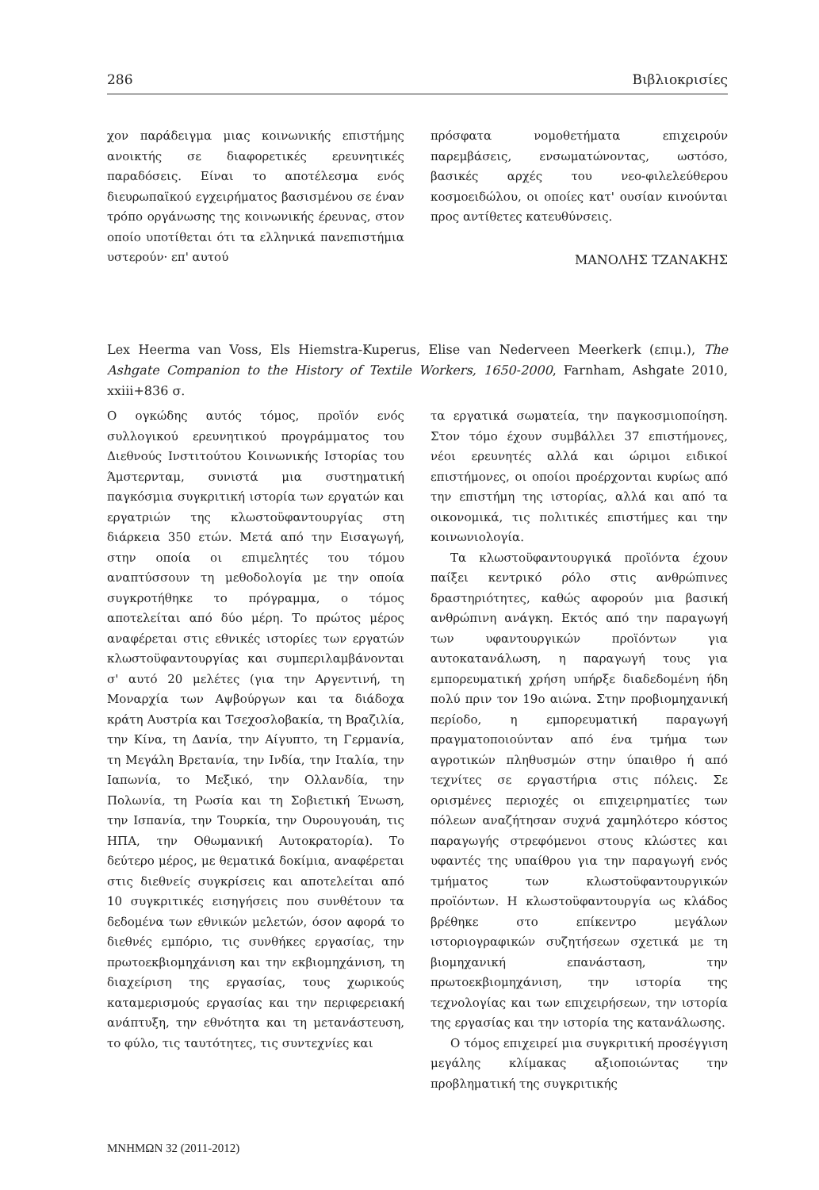286 Βιβλιοκρισίες
χον παράδειγμα μιας κοινωνικής επιστήμης ανοικτής σε διαφορετικές ερευνητικές παραδόσεις. Είναι το αποτέλεσμα ενός διευρωπαϊκού εγχειρήματος βασισμένου σε έναν τρόπο οργάνωσης της κοινωνικής έρευνας, στον οποίο υποτίθεται ότι τα ελληνικά πανεπιστήμια υστερούν· επ' αυτού
πρόσφατα νομοθετήματα επιχειρούν παρεμβάσεις, ενσωματώνοντας, ωστόσο, βασικές αρχές του νεο-φιλελεύθερου κοσμοειδώλου, οι οποίες κατ' ουσίαν κινούνται προς αντίθετες κατευθύνσεις.
ΜΑΝΟΛΗΣ ΤΖΑΝΑΚΗΣ
Lex Heerma van Voss, Els Hiemstra-Kuperus, Elise van Nederveen Meerkerk (επιμ.), The Ashgate Companion to the History of Textile Workers, 1650-2000, Farnham, Ashgate 2010, xxiii+836 σ.
Ο ογκώδης αυτός τόμος, προϊόν ενός συλλογικού ερευνητικού προγράμματος του Διεθνούς Ινστιτούτου Κοινωνικής Ιστορίας του Άμστερνταμ, συνιστά μια συστηματική παγκόσμια συγκριτική ιστορία των εργατών και εργατριών της κλωστοϋφαντουργίας στη διάρκεια 350 ετών. Μετά από την Εισαγωγή, στην οποία οι επιμελητές του τόμου αναπτύσσουν τη μεθοδολογία με την οποία συγκροτήθηκε το πρόγραμμα, ο τόμος αποτελείται από δύο μέρη. Το πρώτος μέρος αναφέρεται στις εθνικές ιστορίες των εργατών κλωστοϋφαντουργίας και συμπεριλαμβάνονται σ' αυτό 20 μελέτες (για την Αργεντινή, τη Μοναρχία των Αψβούργων και τα διάδοχα κράτη Αυστρία και Τσεχοσλοβακία, τη Βραζιλία, την Κίνα, τη Δανία, την Αίγυπτο, τη Γερμανία, τη Μεγάλη Βρετανία, την Ινδία, την Ιταλία, την Ιαπωνία, το Μεξικό, την Ολλανδία, την Πολωνία, τη Ρωσία και τη Σοβιετική Ένωση, την Ισπανία, την Τουρκία, την Ουρουγουάη, τις ΗΠΑ, την Οθωμανική Αυτοκρατορία). Το δεύτερο μέρος, με θεματικά δοκίμια, αναφέρεται στις διεθνείς συγκρίσεις και αποτελείται από 10 συγκριτικές εισηγήσεις που συνθέτουν τα δεδομένα των εθνικών μελετών, όσον αφορά το διεθνές εμπόριο, τις συνθήκες εργασίας, την πρωτοεκβιομηχάνιση και την εκβιομηχάνιση, τη διαχείριση της εργασίας, τους χωρικούς καταμερισμούς εργασίας και την περιφερειακή ανάπτυξη, την εθνότητα και τη μετανάστευση, το φύλο, τις ταυτότητες, τις συντεχνίες και
τα εργατικά σωματεία, την παγκοσμιοποίηση. Στον τόμο έχουν συμβάλλει 37 επιστήμονες, νέοι ερευνητές αλλά και ώριμοι ειδικοί επιστήμονες, οι οποίοι προέρχονται κυρίως από την επιστήμη της ιστορίας, αλλά και από τα οικονομικά, τις πολιτικές επιστήμες και την κοινωνιολογία.
Τα κλωστοϋφαντουργικά προϊόντα έχουν παίξει κεντρικό ρόλο στις ανθρώπινες δραστηριότητες, καθώς αφορούν μια βασική ανθρώπινη ανάγκη. Εκτός από την παραγωγή των υφαντουργικών προϊόντων για αυτοκατανάλωση, η παραγωγή τους για εμπορευματική χρήση υπήρξε διαδεδομένη ήδη πολύ πριν τον 19ο αιώνα. Στην προβιομηχανική περίοδο, η εμπορευματική παραγωγή πραγματοποιούνταν από ένα τμήμα των αγροτικών πληθυσμών στην ύπαιθρο ή από τεχνίτες σε εργαστήρια στις πόλεις. Σε ορισμένες περιοχές οι επιχειρηματίες των πόλεων αναζήτησαν συχνά χαμηλότερο κόστος παραγωγής στρεφόμενοι στους κλώστες και υφαντές της υπαίθρου για την παραγωγή ενός τμήματος των κλωστοϋφαντουργικών προϊόντων. Η κλωστοϋφαντουργία ως κλάδος βρέθηκε στο επίκεντρο μεγάλων ιστοριογραφικών συζητήσεων σχετικά με τη βιομηχανική επανάσταση, την πρωτοεκβιομηχάνιση, την ιστορία της τεχνολογίας και των επιχειρήσεων, την ιστορία της εργασίας και την ιστορία της κατανάλωσης.
Ο τόμος επιχειρεί μια συγκριτική προσέγγιση μεγάλης κλίμακας αξιοποιώντας την προβληματική της συγκριτικής
ΜΝΗΜΩΝ 32 (2011-2012)